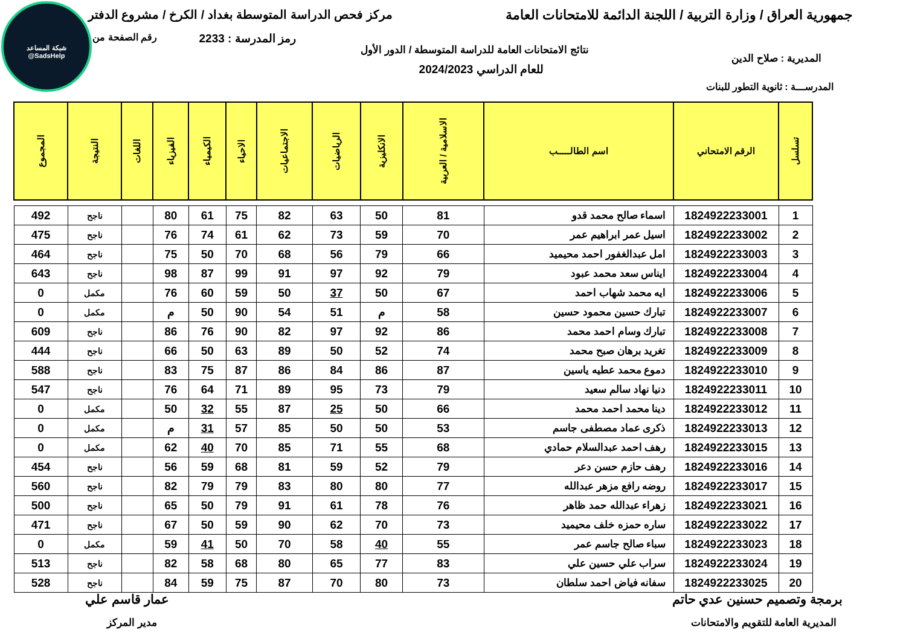شبكة المساعد
@SadsHelp
جمهورية العراق / وزارة التربية / اللجنة الدائمة للامتحانات العامة مركز فحص الدراسة المتوسطة بغداد / الكرخ / مشروع الدفتر
رمز المدرسة : 2233 رقم الصفحة من
نتائج الامتحانات العامة للدراسة المتوسطة / الدور الأول
للعام الدراسي 2024/2023
المديرية : صلاح الدين
المدرســـة : ثانوية التطور للبنات
| تسلسل | الرقم الامتحاني | اسم الطالـــــب | الاسلامية / العربية | الانكليزية | الرياضيات | الاجتماعيات | الاحياء | الكيمياء | الفيزياء | اللغات | النتيجة | المجموع |
| --- | --- | --- | --- | --- | --- | --- | --- | --- | --- | --- | --- | --- |
| 1 | 1824922233001 | اسماء صالح محمد قدو | 81 | 50 | 63 | 82 | 75 | 61 | 80 | | ناجح | 492 |
| 2 | 1824922233002 | اسيل عمر ابراهيم عمر | 70 | 59 | 73 | 62 | 61 | 74 | 76 | | ناجح | 475 |
| 3 | 1824922233003 | امل عبدالغفور احمد محيميد | 66 | 79 | 56 | 68 | 70 | 50 | 75 | | ناجح | 464 |
| 4 | 1824922233004 | ايناس سعد محمد عبود | 79 | 92 | 97 | 91 | 99 | 87 | 98 | | ناجح | 643 |
| 5 | 1824922233006 | ايه محمد شهاب احمد | 67 | 50 | 37 | 50 | 59 | 60 | 76 | | مكمل | 0 |
| 6 | 1824922233007 | تبارك حسين محمود حسين | 58 | م | 51 | 54 | 90 | 50 | م | | مكمل | 0 |
| 7 | 1824922233008 | تبارك وسام احمد محمد | 86 | 92 | 97 | 82 | 90 | 76 | 86 | | ناجح | 609 |
| 8 | 1824922233009 | تغريد برهان صبح محمد | 74 | 52 | 50 | 89 | 63 | 50 | 66 | | ناجح | 444 |
| 9 | 1824922233010 | دموع محمد عطيه ياسين | 87 | 86 | 84 | 86 | 87 | 75 | 83 | | ناجح | 588 |
| 10 | 1824922233011 | دنيا نهاد سالم سعيد | 79 | 73 | 95 | 89 | 71 | 64 | 76 | | ناجح | 547 |
| 11 | 1824922233012 | دينا محمد احمد محمد | 66 | 50 | 25 | 87 | 55 | 32 | 50 | | مكمل | 0 |
| 12 | 1824922233013 | ذكرى عماد مصطفى جاسم | 53 | 50 | 50 | 85 | 57 | 31 | م | | مكمل | 0 |
| 13 | 1824922233015 | رهف احمد عبدالسلام حمادي | 68 | 55 | 71 | 85 | 70 | 40 | 62 | | مكمل | 0 |
| 14 | 1824922233016 | رهف حازم حسن دعر | 79 | 52 | 59 | 81 | 68 | 59 | 56 | | ناجح | 454 |
| 15 | 1824922233017 | روضه رافع مزهر عبدالله | 77 | 80 | 80 | 83 | 79 | 79 | 82 | | ناجح | 560 |
| 16 | 1824922233021 | زهراء عبدالله حمد ظاهر | 76 | 78 | 61 | 91 | 79 | 50 | 65 | | ناجح | 500 |
| 17 | 1824922233022 | ساره حمزه خلف محيميد | 73 | 70 | 62 | 90 | 59 | 50 | 67 | | ناجح | 471 |
| 18 | 1824922233023 | سباء صالح جاسم عمر | 55 | 40 | 58 | 70 | 50 | 41 | 59 | | مكمل | 0 |
| 19 | 1824922233024 | سراب علي حسين علي | 83 | 77 | 65 | 80 | 68 | 58 | 82 | | ناجح | 513 |
| 20 | 1824922233025 | سفانه فياض احمد سلطان | 73 | 80 | 70 | 87 | 75 | 59 | 84 | | ناجح | 528 |
برمجة وتصميم حسنين عدي حاتم
المديرية العامة للتقويم والامتحانات
عمار قاسم علي
مدير المركز